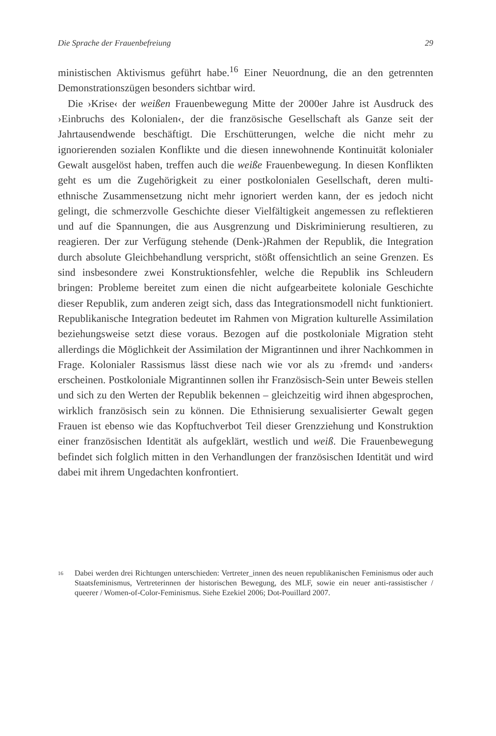Die Sprache der Frauenbefreiung 29
ministischen Aktivismus geführt habe.<sup>16</sup> Einer Neuordnung, die an den getrennten Demonstrationszügen besonders sichtbar wird.
Die ›Krise‹ der weißen Frauenbewegung Mitte der 2000er Jahre ist Ausdruck des ›Einbruchs des Kolonialen‹, der die französische Gesellschaft als Ganze seit der Jahrtausendwende beschäftigt. Die Erschütterungen, welche die nicht mehr zu ignorierenden sozialen Konflikte und die diesen innewohnende Kontinuität kolonialer Gewalt ausgelöst haben, treffen auch die weiße Frauenbewegung. In diesen Konflikten geht es um die Zugehörigkeit zu einer postkolonialen Gesellschaft, deren multi-ethnische Zusammensetzung nicht mehr ignoriert werden kann, der es jedoch nicht gelingt, die schmerzvolle Geschichte dieser Vielfältigkeit angemessen zu reflektieren und auf die Spannungen, die aus Ausgrenzung und Diskriminierung resultieren, zu reagieren. Der zur Verfügung stehende (Denk-)Rahmen der Republik, die Integration durch absolute Gleichbehandlung verspricht, stößt offensichtlich an seine Grenzen. Es sind insbesondere zwei Konstruktionsfehler, welche die Republik ins Schleudern bringen: Probleme bereitet zum einen die nicht aufgearbeitete koloniale Geschichte dieser Republik, zum anderen zeigt sich, dass das Integrationsmodell nicht funktioniert. Republikanische Integration bedeutet im Rahmen von Migration kulturelle Assimilation beziehungsweise setzt diese voraus. Bezogen auf die postkoloniale Migration steht allerdings die Möglichkeit der Assimilation der Migrantinnen und ihrer Nachkommen in Frage. Kolonialer Rassismus lässt diese nach wie vor als zu ›fremd‹ und ›anders‹ erscheinen. Postkoloniale Migrantinnen sollen ihr Französisch-Sein unter Beweis stellen und sich zu den Werten der Republik bekennen – gleichzeitig wird ihnen abgesprochen, wirklich französisch sein zu können. Die Ethnisierung sexualisierter Gewalt gegen Frauen ist ebenso wie das Kopftuchverbot Teil dieser Grenzziehung und Konstruktion einer französischen Identität als aufgeklärt, westlich und weiß. Die Frauenbewegung befindet sich folglich mitten in den Verhandlungen der französischen Identität und wird dabei mit ihrem Ungedachten konfrontiert.
16
Dabei werden drei Richtungen unterschieden: Vertreter_innen des neuen republikanischen Feminismus oder auch Staatsfeminismus, Vertreterinnen der historischen Bewegung, des MLF, sowie ein neuer anti-rassistischer / queerer / Women-of-Color-Feminismus. Siehe Ezekiel 2006; Dot-Pouillard 2007.